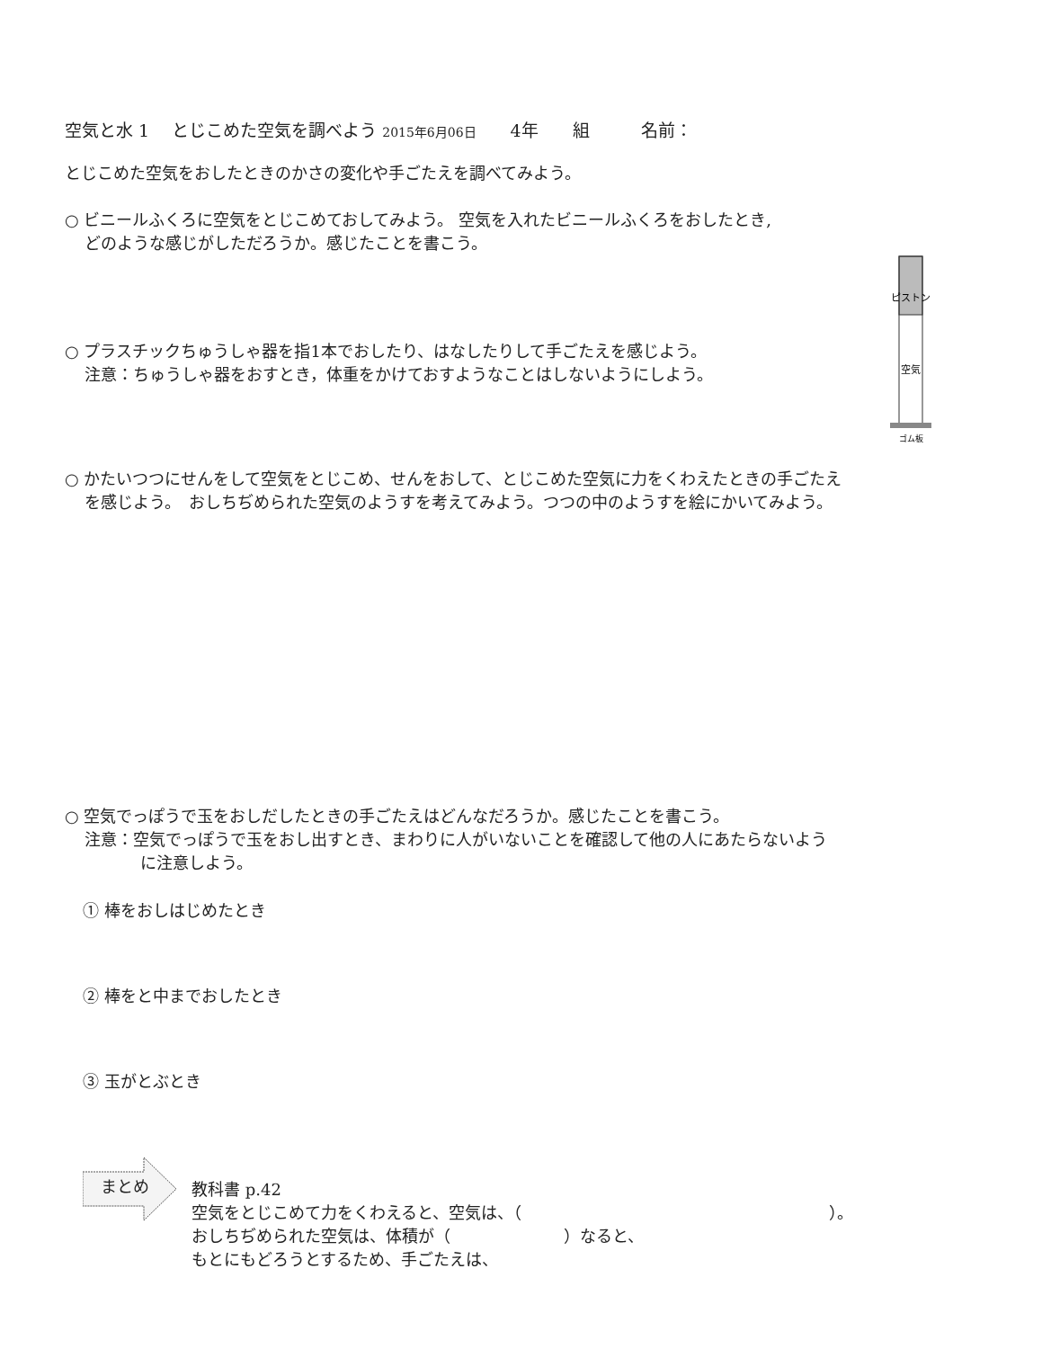空気と水 1　 とじこめた空気を調べよう 2015年6月06日　　4年　　組　　　名前：
とじこめた空気をおしたときのかさの変化や手ごたえを調べてみよう。
○ ビニールふくろに空気をとじこめておしてみよう。 空気を入れたビニールふくろをおしたとき,
どのような感じがしただろうか。感じたことを書こう。
ピストン
空気
ゴム板
○ プラスチックちゅうしゃ器を指1本でおしたり、はなしたりして手ごたえを感じよう。
注意：ちゅうしゃ器をおすとき，体重をかけておすようなことはしないようにしよう。
○ かたいつつにせんをして空気をとじこめ、せんをおして、とじこめた空気に力をくわえたときの手ごたえ
を感じよう。　おしちぢめられた空気のようすを考えてみよう。つつの中のようすを絵にかいてみよう。
○ 空気でっぽうで玉をおしだしたときの手ごたえはどんなだろうか。感じたことを書こう。
注意：空気でっぽうで玉をおし出すとき、まわりに人がいないことを確認して他の人にあたらないよう
に注意しよう。
① 棒をおしはじめたとき
② 棒をと中までおしたとき
③ 玉がとぶとき
まとめ
教科書 p.42
空気をとじこめて力をくわえると、空気は、（　　　　　　　　　　　　　　　　　　　）。
おしちぢめられた空気は、体積が（　　　　　　　）なると、
もとにもどろうとするため、手ごたえは、